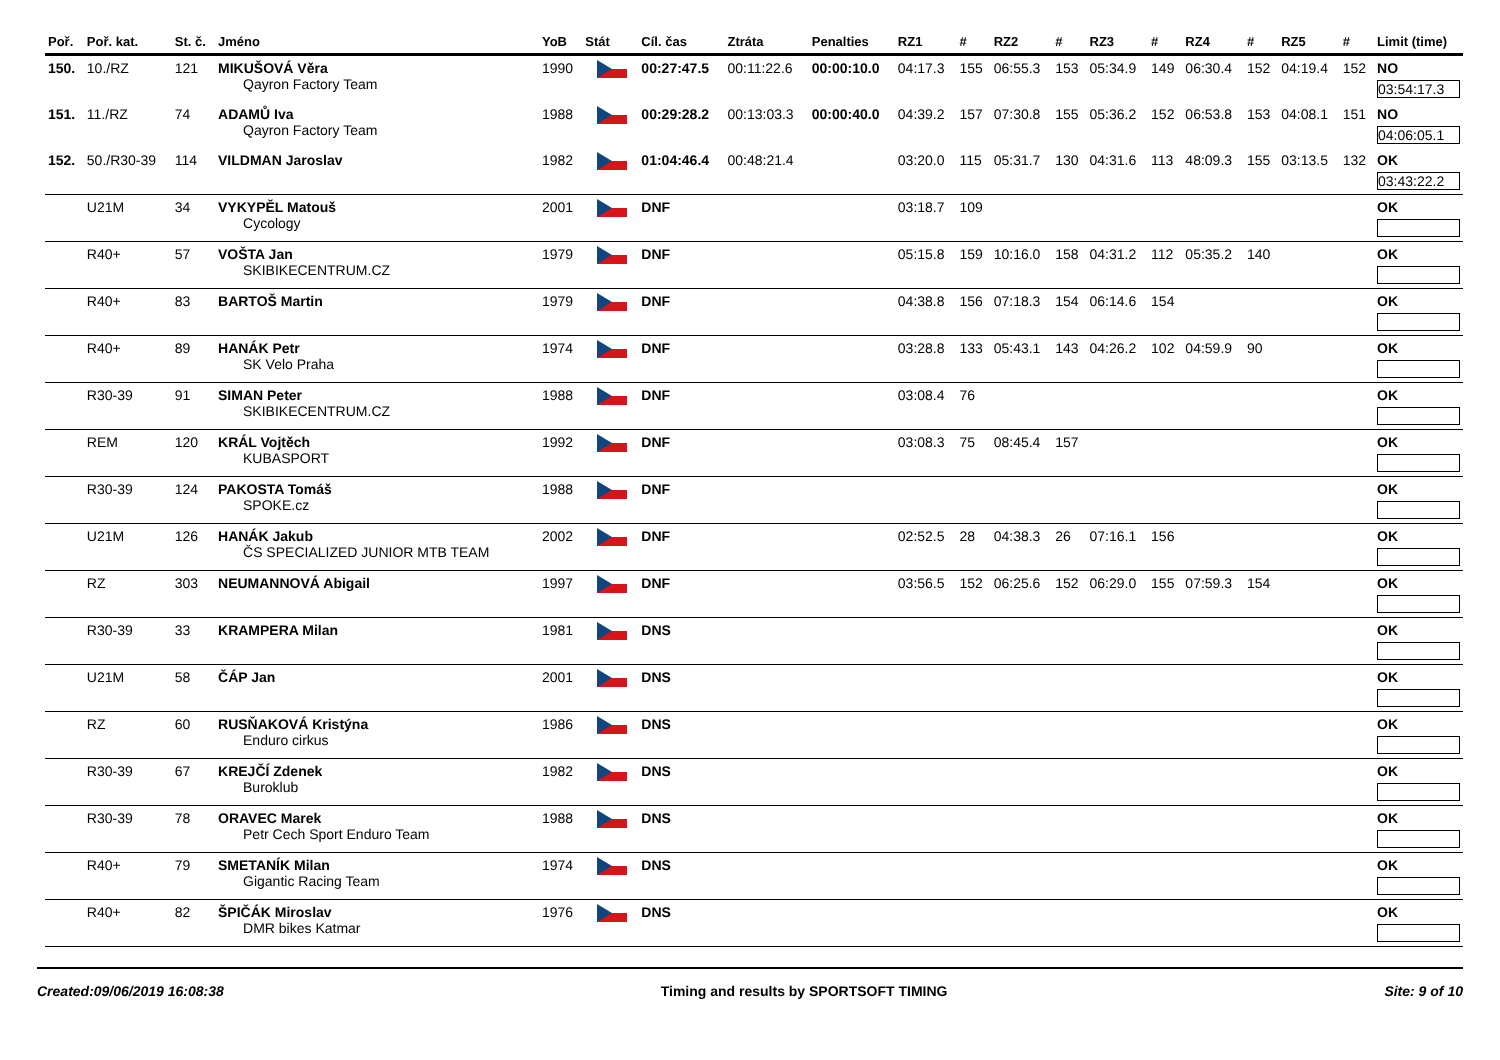| Poř. | Poř. kat. | St. č. | Jméno | YoB | Stát | Cíl. čas | Ztráta | Penalties | RZ1 | # | RZ2 | # | RZ3 | # | RZ4 | # | RZ5 | # | Limit (time) |
| --- | --- | --- | --- | --- | --- | --- | --- | --- | --- | --- | --- | --- | --- | --- | --- | --- | --- | --- | --- |
| 150. | 10./RZ | 121 | MIKUŠOVÁ Věra Qayron Factory Team | 1990 | | 00:27:47.5 | 00:11:22.6 | 00:00:10.0 | 04:17.3 | 155 | 06:55.3 | 153 | 05:34.9 | 149 | 06:30.4 | 152 | 04:19.4 | 152 | NO 03:54:17.3 |
| 151. | 11./RZ | 74 | ADAMŮ Iva Qayron Factory Team | 1988 | | 00:29:28.2 | 00:13:03.3 | 00:00:40.0 | 04:39.2 | 157 | 07:30.8 | 155 | 05:36.2 | 152 | 06:53.8 | 153 | 04:08.1 | 151 | NO 04:06:05.1 |
| 152. | 50./R30-39 | 114 | VILDMAN Jaroslav | 1982 | | 01:04:46.4 | 00:48:21.4 | | 03:20.0 | 115 | 05:31.7 | 130 | 04:31.6 | 113 | 48:09.3 | 155 | 03:13.5 | 132 | OK 03:43:22.2 |
| | U21M | 34 | VYKYPĚL Matouš Cycology | 2001 | | DNF | | | 03:18.7 | 109 | | | | | | | | | OK |
| | R40+ | 57 | VOŠTA Jan SKIBIKECENTRUM.CZ | 1979 | | DNF | | | 05:15.8 | 159 | 10:16.0 | 158 | 04:31.2 | 112 | 05:35.2 | 140 | | | OK |
| | R40+ | 83 | BARTOŠ Martin | 1979 | | DNF | | | 04:38.8 | 156 | 07:18.3 | 154 | 06:14.6 | 154 | | | | | OK |
| | R40+ | 89 | HANÁK Petr SK Velo Praha | 1974 | | DNF | | | 03:28.8 | 133 | 05:43.1 | 143 | 04:26.2 | 102 | 04:59.9 | 90 | | | OK |
| | R30-39 | 91 | SIMAN Peter SKIBIKECENTRUM.CZ | 1988 | | DNF | | | 03:08.4 | 76 | | | | | | | | | OK |
| | REM | 120 | KRÁL Vojtěch KUBASPORT | 1992 | | DNF | | | 03:08.3 | 75 | 08:45.4 | 157 | | | | | | | OK |
| | R30-39 | 124 | PAKOSTA Tomáš SPOKE.cz | 1988 | | DNF | | | | | | | | | | | | | OK |
| | U21M | 126 | HANÁK Jakub ČS SPECIALIZED JUNIOR MTB TEAM | 2002 | | DNF | | | 02:52.5 | 28 | 04:38.3 | 26 | 07:16.1 | 156 | | | | | OK |
| | RZ | 303 | NEUMANNOVÁ Abigail | 1997 | | DNF | | | 03:56.5 | 152 | 06:25.6 | 152 | 06:29.0 | 155 | 07:59.3 | 154 | | | OK |
| | R30-39 | 33 | KRAMPERA Milan | 1981 | | DNS | | | | | | | | | | | | | OK |
| | U21M | 58 | ČÁP Jan | 2001 | | DNS | | | | | | | | | | | | | OK |
| | RZ | 60 | RUSŇAKOVÁ Kristýna Enduro cirkus | 1986 | | DNS | | | | | | | | | | | | | OK |
| | R30-39 | 67 | KREJČÍ Zdenek Buroklub | 1982 | | DNS | | | | | | | | | | | | | OK |
| | R30-39 | 78 | ORAVEC Marek Petr Cech Sport Enduro Team | 1988 | | DNS | | | | | | | | | | | | | OK |
| | R40+ | 79 | SMETANÍK Milan Gigantic Racing Team | 1974 | | DNS | | | | | | | | | | | | | OK |
| | R40+ | 82 | ŠPIČÁK Miroslav DMR bikes Katmar | 1976 | | DNS | | | | | | | | | | | | | OK |
Created:09/06/2019 16:08:38 Timing and results by SPORTSOFT TIMING Site: 9 of 10